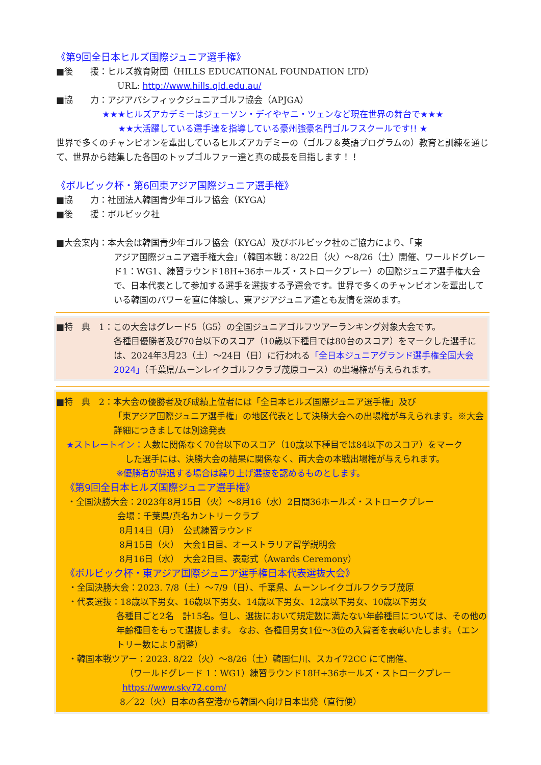《第9回全日本ヒルズ国際ジュニア選手権》
■後　　援：ヒルズ教育財団（HILLS EDUCATIONAL FOUNDATION LTD）
URL: http://www.hills.qld.edu.au/
■協　　力：アジアパシフィックジュニアゴルフ協会（APJGA）
★★★ヒルズアカデミーはジェーソン・デイやヤニ・ツェンなど現在世界の舞台で★★★
★★大活躍している選手達を指導している豪州強豪名門ゴルフスクールです!! ★
世界で多くのチャンピオンを輩出しているヒルズアカデミーの（ゴルフ＆英語プログラムの）教育と訓練を通じて、世界から結集した各国のトップゴルファー達と真の成長を目指します！！
《ボルビック杯・第6回東アジア国際ジュニア選手権》
■協　　力：社団法人韓国青少年ゴルフ協会（KYGA）
■後　　援：ボルビック社
■大会案内：本大会は韓国青少年ゴルフ協会（KYGA）及びボルビック社のご協力により、「東
アジア国際ジュニア選手権大会」（韓国本戦：8/22日（火）～8/26（土）開催、ワールドグレード1：WG1、練習ラウンド18H+36ホールズ・ストロークプレー）の国際ジュニア選手権大会で、日本代表として参加する選手を選抜する予選会です。世界で多くのチャンピオンを輩出している韓国のパワーを直に体験し、東アジアジュニア達とも友情を深めます。
■特　典　1：この大会はグレード5（G5）の全国ジュニアゴルフツアーランキング対象大会です。
各種目優勝者及び70台以下のスコア（10歳以下種目では80台のスコア）をマークした選手には、2024年3月23（土）～24日（日）に行われる「全日本ジュニアグランド選手権全国大会2024」（千葉県/ムーンレイクゴルフクラブ茂原コース）の出場権が与えられます。
■特　典　2：本大会の優勝者及び成績上位者には「全日本ヒルズ国際ジュニア選手権」及び
「東アジア国際ジュニア選手権」の地区代表として決勝大会への出場権が与えられます。※大会詳細につきましては別途発表
★ストレートイン：人数に関係なく70台以下のスコア（10歳以下種目では84以下のスコア）をマーク
した選手には、決勝大会の結果に関係なく、両大会の本戦出場権が与えられます。
※優勝者が辞退する場合は繰り上げ選抜を認めるものとします。
《第9回全日本ヒルズ国際ジュニア選手権》
・全国決勝大会：2023年8月15日（火）～8月16（水）2日間36ホールズ・ストロークプレー
会場：千葉県/真名カントリークラブ
8月14日（月）　公式練習ラウンド
8月15日（火）　大会1日目、オーストラリア留学説明会
8月16日（水）　大会2日目、表彰式（Awards Ceremony）
《ボルビック杯・東アジア国際ジュニア選手権日本代表選抜大会》
・全国決勝大会：2023. 7/8（土）～7/9（日）、千葉県、ムーンレイクゴルフクラブ茂原
・代表選抜：18歳以下男女、16歳以下男女、14歳以下男女、12歳以下男女、10歳以下男女
各種目ごと2名　計15名。但し、選抜において規定数に満たない年齢種目については、その他の年齢種目をもって選抜します。 なお、各種目男女1位～3位の入賞者を表彰いたします。（エントリー数により調整）
・韓国本戦ツアー：2023. 8/22（火）～8/26（土）韓国仁川、スカイ72CC にて開催、
（ワールドグレード 1：WG1）練習ラウンド18H+36ホールズ・ストロークプレー
https://www.sky72.com/
8／22（火）日本の各空港から韓国へ向け日本出発（直行便）